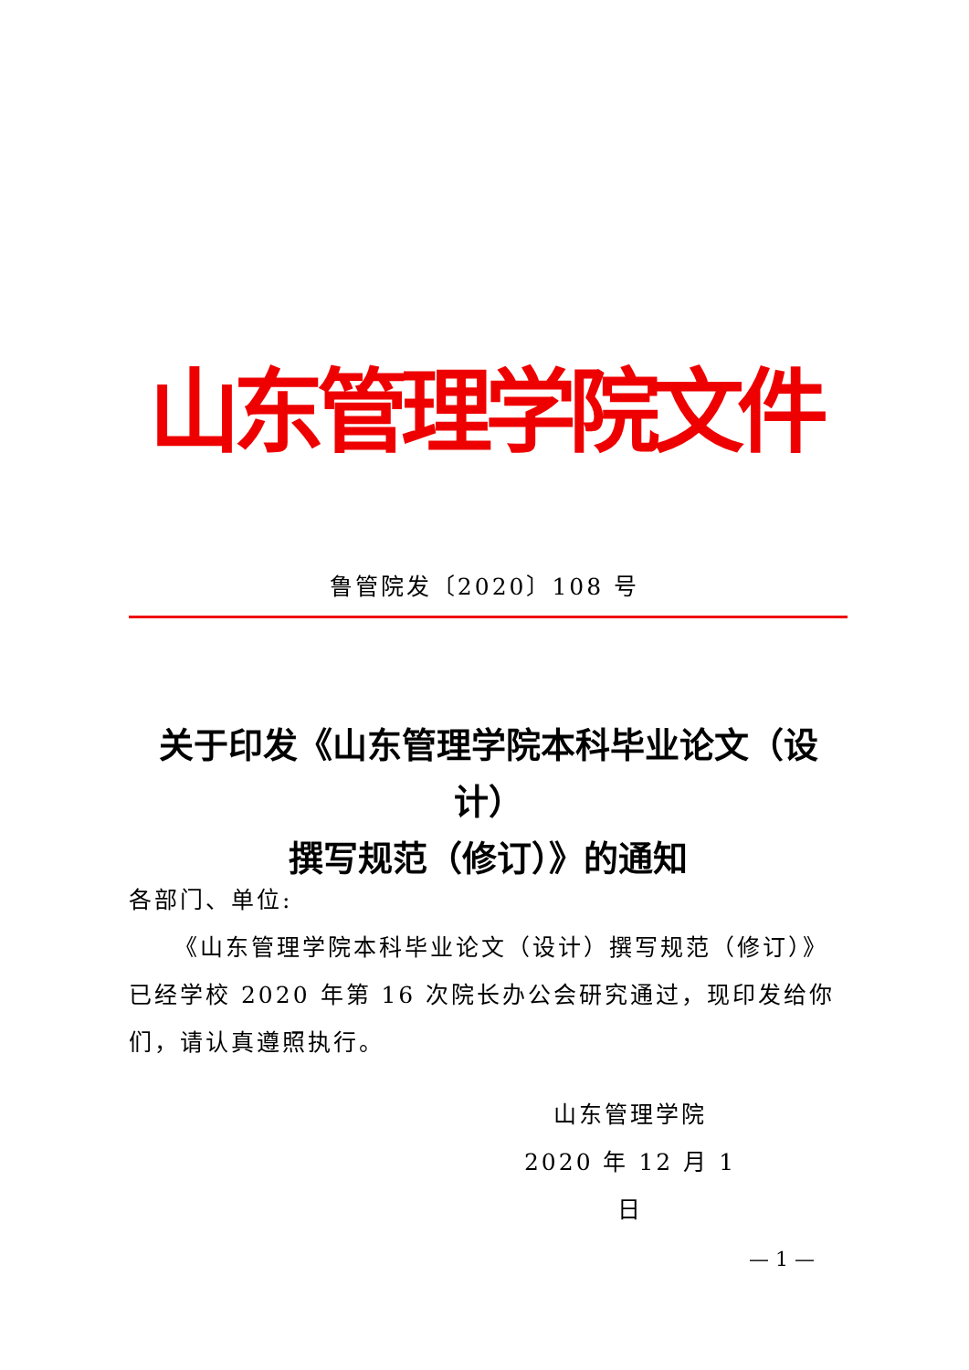山东管理学院文件
鲁管院发〔2020〕108 号
关于印发《山东管理学院本科毕业论文（设计）
撰写规范（修订）》的通知
各部门、单位:
《山东管理学院本科毕业论文（设计）撰写规范（修订）》已经学校 2020 年第 16 次院长办公会研究通过，现印发给你们，请认真遵照执行。
山东管理学院
2020 年 12 月 1 日
— 1 —